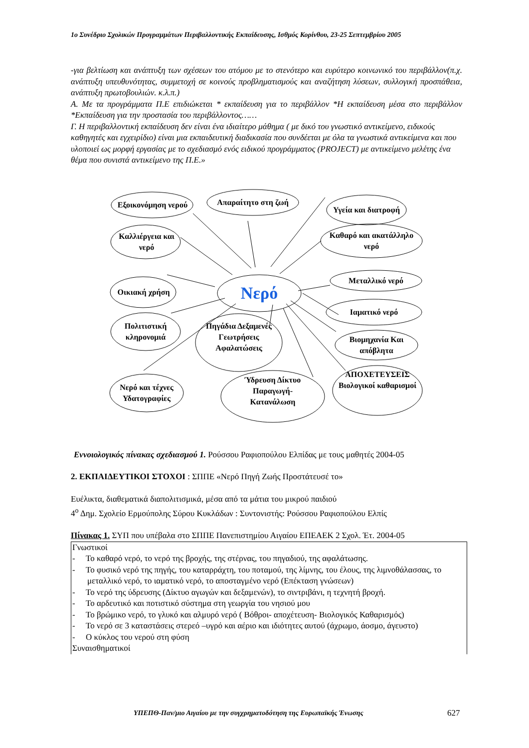1ο Συνέδριο Σχολικών Προγραμμάτων Περιβαλλοντικής Εκπαίδευσης, Ισθμός Κορίνθου, 23-25 Σεπτεμβρίου 2005
-για βελτίωση και ανάπτυξη των σχέσεων του ατόμου με το στενότερο και ευρύτερο κοινωνικό του περιβάλλον(π.χ. ανάπτυξη υπευθυνότητας, συμμετοχή σε κοινούς προβληματισμούς και αναζήτηση λύσεων, συλλογική προσπάθεια, ανάπτυξη πρωτοβουλιών. κ.λ.π.)
Α. Με τα προγράμματα Π.Ε επιδιώκεται * εκπαίδευση για το περιβάλλον *Η εκπαίδευση μέσα στο περιβάλλον *Εκπαίδευση για την προστασία του περιβάλλοντος……
Γ. Η περιβαλλοντική εκπαίδευση δεν είναι ένα ιδιαίτερο μάθημα ( με δικό του γνωστικό αντικείμενο, ειδικούς καθηγητές και εγχειρίδιο) είναι μια εκπαιδευτική διαδικασία που συνδέεται με όλα τα γνωστικά αντικείμενα και που υλοποιεί ως μορφή εργασίας με το σχεδιασμό ενός ειδικού προγράμματος (PROJECT) με αντικείμενο μελέτης ένα θέμα που συνιστά αντικείμενο της Π.Ε.»
Εξοικονόμηση νερού
Απαραίτητο στη ζωή
Υγεία και διατροφή
Καλλιέργεια και νερό
Καθαρό και ακατάλληλο νερό
Οικιακή χρήση Νερό
Μεταλλικό νερό
Πολιτιστική κληρονομιά
Πηγάδια Δεξαμενές Γεωτρήσεις Αφαλατώσεις
Ιαματικό νερό
Βιομηχανία Και απόβλητα
Νερό και τέχνες Υδατογραφίες
Ύδρευση Δίκτυο Παραγωγή-Κατανάλωση
ΑΠΟΧΕΤΕΥΣΕΙΣ Βιολογικοί καθαρισμοί
Εννοιολογικός πίνακας σχεδιασμού 1. Ρούσσου Ραφιοπούλου Ελπίδας με τους μαθητές 2004-05
2. ΕΚΠΑΙΔΕΥΤΙΚΟΙ ΣΤΟΧΟΙ : ΣΠΠΕ «Νερό Πηγή Ζωής Προστάτευσέ το»
Ευέλικτα, διαθεματικά διαπολιτισμικά, μέσα από τα μάτια του μικρού παιδιού
4<sup>ο</sup> Δημ. Σχολείο Ερμούπολης Σύρου Κυκλάδων : Συντονιστής: Ρούσσου Ραφιοπούλου Ελπίς
Πίνακας 1. ΣΥΠ που υπέβαλα στο ΣΠΠΕ Πανεπιστημίου Αιγαίου ΕΠΕΑΕΚ 2 Σχολ. Έτ. 2004-05
| Γνωστικοί - Το καθαρό νερό, το νερό της βροχής, της στέρνας, του πηγαδιού, της αφαλάτωσης. - Το φυσικό νερό της πηγής, του καταρράχτη, του ποταμού, της λίμνης, του έλους, της λιμνοθάλασσας, το μεταλλικό νερό, το ιαματικό νερό, το αποσταγμένο νερό (Επέκταση γνώσεων) - Το νερό της ύδρευσης (Δίκτυο αγωγών και δεξαμενών), το σιντριβάνι, η τεχνητή βροχή. - Το αρδευτικό και ποτιστικό σύστημα στη γεωργία του νησιού μου - Το βρώμικο νερό, το γλυκό και αλμυρό νερό ( Βόθροι- αποχέτευση- Βιολογικός Καθαρισμός) - Το νερό σε 3 καταστάσεις στερεό –υγρό και αέριο και ιδιότητες αυτού (άχρωμο, άοσμο, άγευστο) - Ο κύκλος του νερού στη φύση Συναισθηματικοί |
ΥΠΕΠΘ-Παν/μιο Αιγαίου με την συγχρηματοδότηση της Ευρωπαϊκής Ένωσης
627